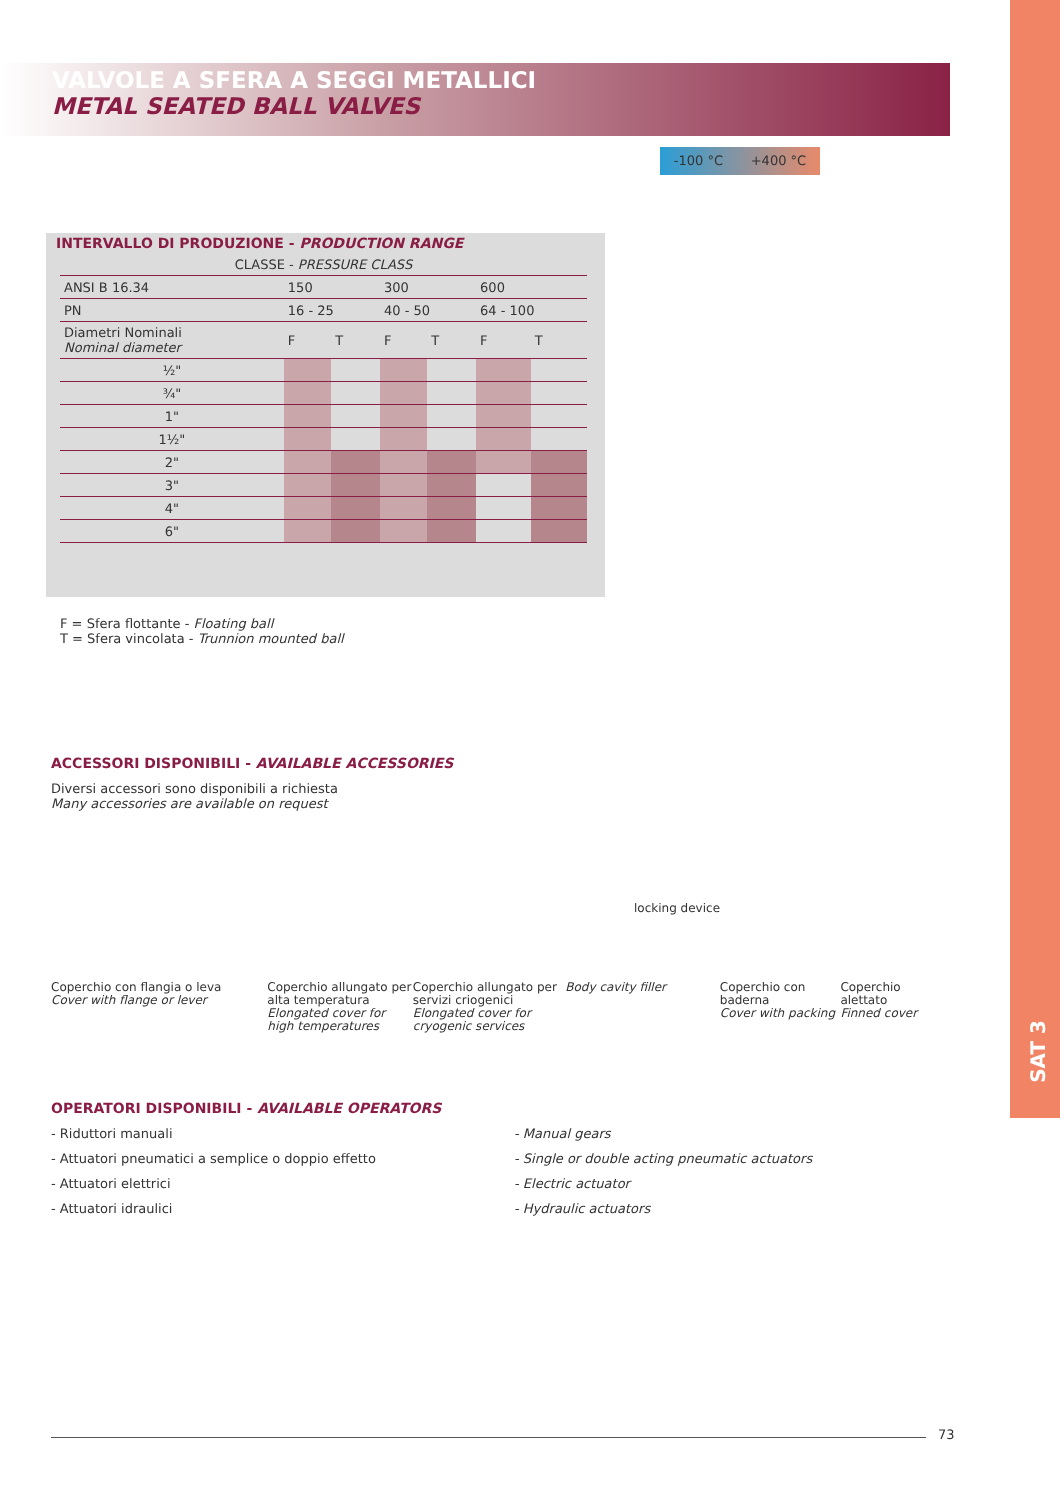SAT 3
VALVOLE A SFERA A SEGGI METALLICI
METAL SEATED BALL VALVES
-100 °C +400 °C
INTERVALLO DI PRODUZIONE - PRODUCTION RANGE
| CLASSE - PRESSURE CLASS | | | | | | |
| ANSI B 16.34 | 150 | | 300 | | 600 | |
| PN | 16 - 25 | | 40 - 50 | | 64 - 100 | |
| Diametri Nominali Nominal diameter | F | T | F | T | F | T |
| ½" | | | | | | |
| ¾" | | | | | | |
| 1" | | | | | | |
| 1½" | | | | | | |
| 2" | | | | | | |
| 3" | | | | | | |
| 4" | | | | | | |
| 6" | | | | | | |
F = Sfera flottante - Floating ball
T = Sfera vincolata - Trunnion mounted ball
ACCESSORI DISPONIBILI - AVAILABLE ACCESSORIES
Diversi accessori sono disponibili a richiesta
Many accessories are available on request
locking device
Coperchio con flangia o leva
Cover with flange or lever
Coperchio allungato per alta temperatura
Elongated cover for high temperatures
Coperchio allungato per servizi criogenici
Elongated cover for cryogenic services
Body cavity filler Coperchio con baderna
Cover with packing
Coperchio alettato
Finned cover
OPERATORI DISPONIBILI - AVAILABLE OPERATORS
- Riduttori manuali
- Attuatori pneumatici a semplice o doppio effetto
- Attuatori elettrici
- Attuatori idraulici
- Manual gears
- Single or double acting pneumatic actuators
- Electric actuator
- Hydraulic actuators
73